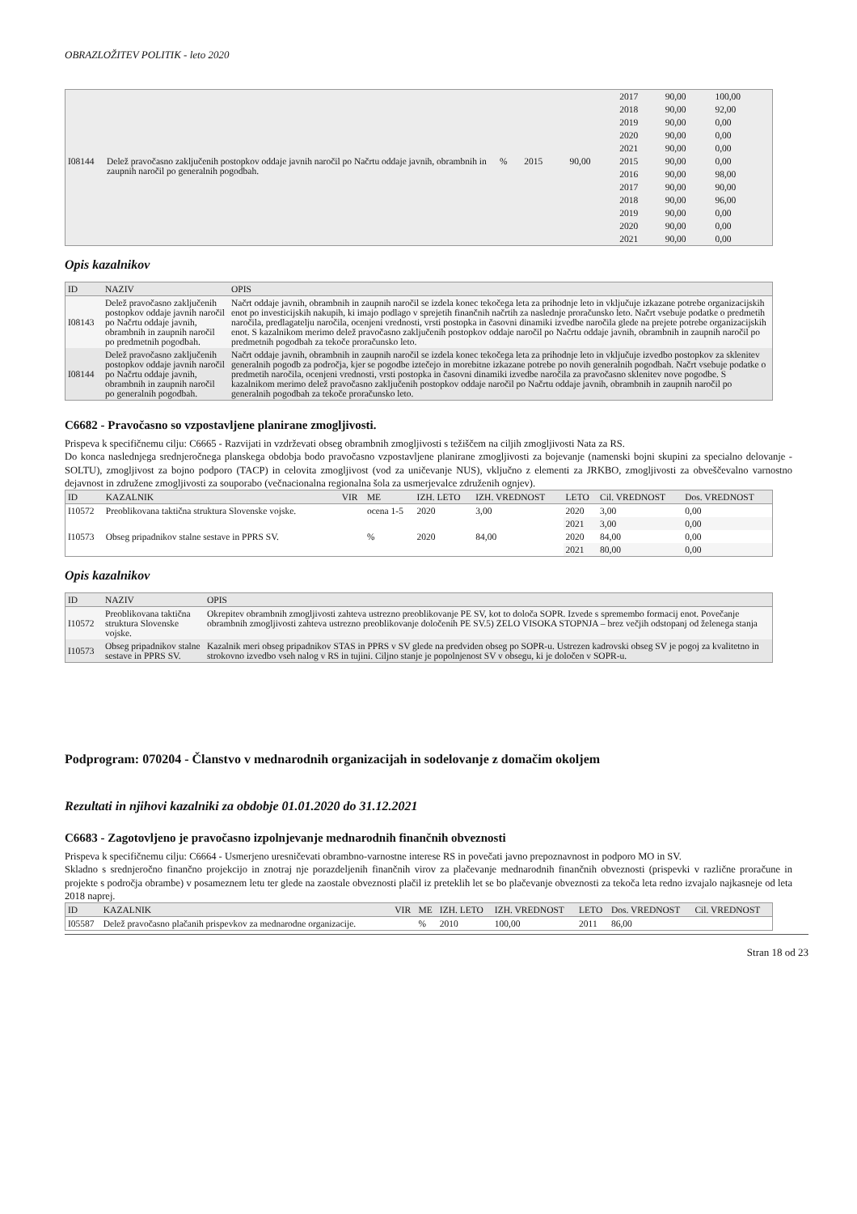OBRAZLOŽITEV POLITIK - leto 2020
| | | | | | 2017 | 90,00 | 100,00 |
| | | | | | 2018 | 90,00 | 92,00 |
| | | | | | 2019 | 90,00 | 0,00 |
| | | | | | 2020 | 90,00 | 0,00 |
| | | | | | 2021 | 90,00 | 0,00 |
| I08144 | Delež pravočasno zaključenih postopkov oddaje javnih naročil po Načrtu oddaje javnih, obrambnih in zaupnih naročil po generalnih pogodbah. | % | 2015 | 90,00 | 2015 | 90,00 | 0,00 |
| | | | | | 2016 | 90,00 | 98,00 |
| | | | | | 2017 | 90,00 | 90,00 |
| | | | | | 2018 | 90,00 | 96,00 |
| | | | | | 2019 | 90,00 | 0,00 |
| | | | | | 2020 | 90,00 | 0,00 |
| | | | | | 2021 | 90,00 | 0,00 |
Opis kazalnikov
| ID | NAZIV | OPIS |
| --- | --- | --- |
| I08143 | Delež pravočasno zaključenih postopkov oddaje javnih naročil po Načrtu oddaje javnih, obrambnih in zaupnih naročil po predmetnih pogodbah. | Načrt oddaje javnih, obrambnih in zaupnih naročil se izdela konec tekočega leta za prihodnje leto in vključuje izkazane potrebe organizacijskih enot po investicijskih nakupih, ki imajo podlago v sprejetih finančnih načrtih za naslednje proračunsko leto. Načrt vsebuje podatke o predmetih naročila, predlagatelju naročila, ocenjeni vrednosti, vrsti postopka in časovni dinamiki izvedbe naročila glede na prejete potrebe organizacijskih enot. S kazalnikom merimo delež pravočasno zaključenih postopkov oddaje naročil po Načrtu oddaje javnih, obrambnih in zaupnih naročil po predmetnih pogodbah za tekoče proračunsko leto. |
| I08144 | Delež pravočasno zaključenih postopkov oddaje javnih naročil po Načrtu oddaje javnih, obrambnih in zaupnih naročil po generalnih pogodbah. | Načrt oddaje javnih, obrambnih in zaupnih naročil se izdela konec tekočega leta za prihodnje leto in vključuje izvedbo postopkov za sklenitev generalnih pogodb za področja, kjer se pogodbe iztečejo in morebitne izkazane potrebe po novih generalnih pogodbah. Načrt vsebuje podatke o predmetih naročila, ocenjeni vrednosti, vrsti postopka in časovni dinamiki izvedbe naročila za pravočasno sklenitev nove pogodbe. S kazalnikom merimo delež pravočasno zaključenih postopkov oddaje naročil po Načrtu oddaje javnih, obrambnih in zaupnih naročil po generalnih pogodbah za tekoče proračunsko leto. |
C6682 - Pravočasno so vzpostavljene planirane zmogljivosti.
Prispeva k specifičnemu cilju: C6665 - Razvijati in vzdrževati obseg obrambnih zmogljivosti s težiščem na ciljih zmogljivosti Nata za RS.
Do konca naslednjega srednjeročnega planskega obdobja bodo pravočasno vzpostavljene planirane zmogljivosti za bojevanje (namenski bojni skupini za specialno delovanje - SOLTU), zmogljivost za bojno podporo (TACP) in celovita zmogljivost (vod za uničevanje NUS), vključno z elementi za JRKBO, zmogljivosti za obveščevalno varnostno dejavnost in združene zmogljivosti za souporabo (večnacionalna regionalna šola za usmerjevalce združenih ognjev).
| ID | KAZALNIK | VIR | ME | IZH. LETO | IZH. VREDNOST | LETO | Cil. VREDNOST | Dos. VREDNOST |
| --- | --- | --- | --- | --- | --- | --- | --- | --- |
| I10572 | Preoblikovana taktična struktura Slovenske vojske. | | ocena 1-5 | 2020 | 3,00 | 2020 | 3,00 | 0,00 |
| | | | | | | 2021 | 3,00 | 0,00 |
| I10573 | Obseg pripadnikov stalne sestave in PPRS SV. | | % | 2020 | 84,00 | 2020 | 84,00 | 0,00 |
| | | | | | | 2021 | 80,00 | 0,00 |
Opis kazalnikov
| ID | NAZIV | OPIS |
| --- | --- | --- |
| I10572 | Preoblikovana taktična struktura Slovenske vojske. | Okrepitev obrambnih zmogljivosti zahteva ustrezno preoblikovanje PE SV, kot to določa SOPR. Izvede s spremembo formacij enot. Povečanje obrambnih zmogljivosti zahteva ustrezno preoblikovanje določenih PE SV.5) ZELO VISOKA STOPNJA – brez večjih odstopanj od želenega stanja |
| I10573 | Obseg pripadnikov stalne sestave in PPRS SV. | Kazalnik meri obseg pripadnikov STAS in PPRS v SV glede na predviden obseg po SOPR-u. Ustrezen kadrovski obseg SV je pogoj za kvalitetno in strokovno izvedbo vseh nalog v RS in tujini. Ciljno stanje je popolnjenost SV v obsegu, ki je določen v SOPR-u. |
Podprogram: 070204 - Članstvo v mednarodnih organizacijah in sodelovanje z domačim okoljem
Rezultati in njihovi kazalniki za obdobje 01.01.2020 do 31.12.2021
C6683 - Zagotovljeno je pravočasno izpolnjevanje mednarodnih finančnih obveznosti
Prispeva k specifičnemu cilju: C6664 - Usmerjeno uresničevati obrambno-varnostne interese RS in povečati javno prepoznavnost in podporo MO in SV.
Skladno s srednjeročno finančno projekcijo in znotraj nje porazdeljenih finančnih virov za plačevanje mednarodnih finančnih obveznosti (prispevki v različne proračune in projekte s področja obrambe) v posameznem letu ter glede na zaostale obveznosti plačil iz preteklih let se bo plačevanje obveznosti za tekoča leta redno izvajalo najkasneje od leta 2018 naprej.
| ID | KAZALNIK | VIR | ME | IZH. LETO | IZH. VREDNOST | LETO | Dos. VREDNOST | Cil. VREDNOST |
| --- | --- | --- | --- | --- | --- | --- | --- | --- |
| I05587 | Delež pravočasno plačanih prispevkov za mednarodne organizacije. | | % | 2010 | 100,00 | 2011 | 86,00 | |
Stran 18 od 23